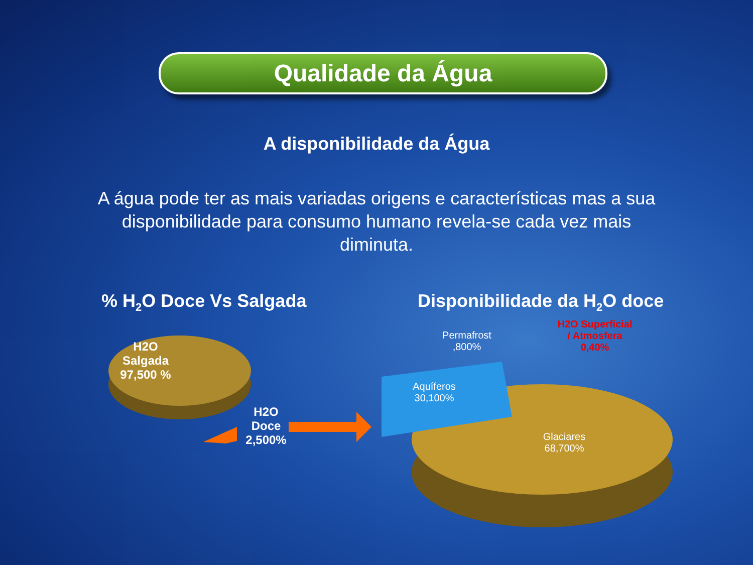Qualidade da Água
A disponibilidade da Água
A água pode ter as mais variadas origens e características mas a sua disponibilidade para consumo humano revela-se cada vez mais diminuta.
% H<sub>2</sub>O Doce Vs Salgada Disponibilidade da H<sub>2</sub>O doce
H2O Salgada 97,500 %
H2O Doce 2,500%
Permafrost ,800%
H2O Superficial / Atmosfera 0,40%
Aquíferos 30,100%
Glaciares 68,700%